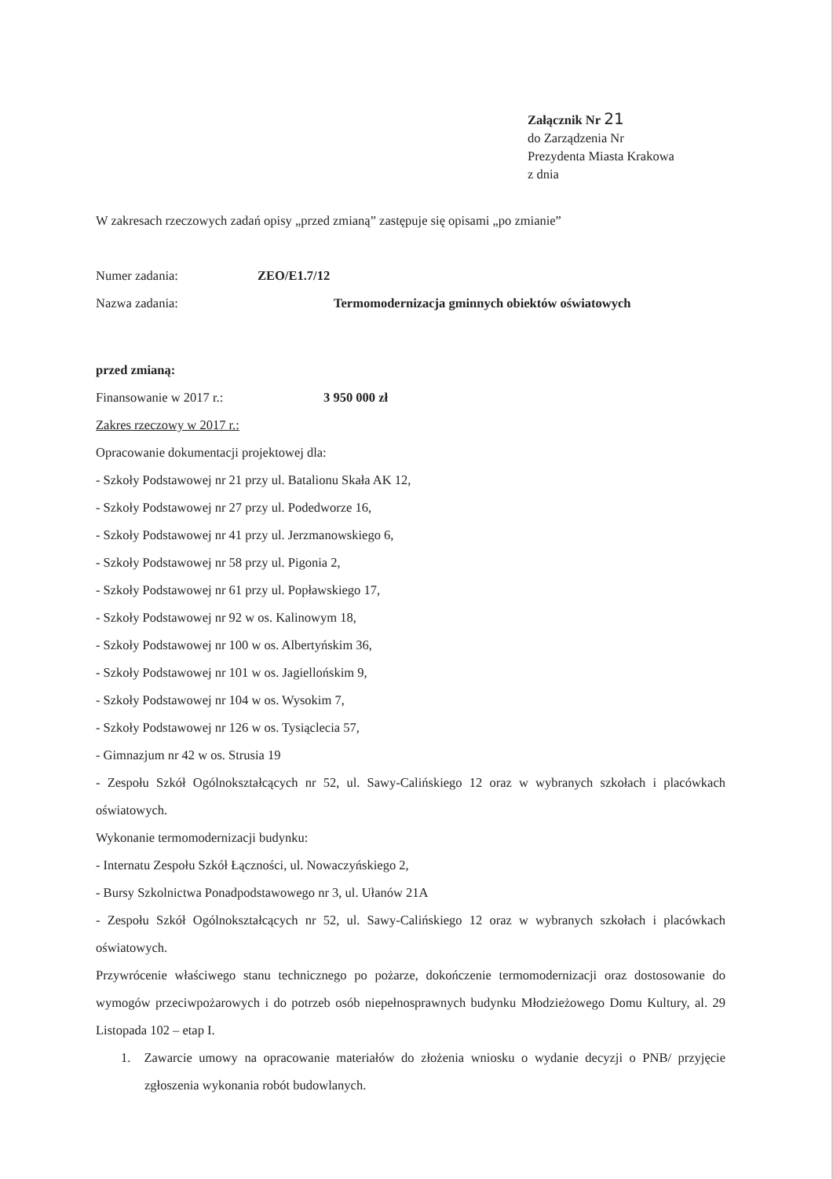Załącznik Nr 21
do Zarządzenia Nr
Prezydenta Miasta Krakowa
z dnia
W zakresach rzeczowych zadań opisy „przed zmianą” zastępuje się opisami „po zmianie”
Numer zadania: ZEO/E1.7/12
Nazwa zadania: Termomodernizacja gminnych obiektów oświatowych
przed zmianą:
Finansowanie w 2017 r.: 3 950 000 zł
Zakres rzeczowy w 2017 r.:
Opracowanie dokumentacji projektowej dla:
- Szkoły Podstawowej nr 21 przy ul. Batalionu Skała AK 12,
- Szkoły Podstawowej nr 27 przy ul. Podedworze 16,
- Szkoły Podstawowej nr 41 przy ul. Jerzmanowskiego 6,
- Szkoły Podstawowej nr 58 przy ul. Pigonia 2,
- Szkoły Podstawowej nr 61 przy ul. Popławskiego 17,
- Szkoły Podstawowej nr 92 w os. Kalinowym 18,
- Szkoły Podstawowej nr 100 w os. Albertyńskim 36,
- Szkoły Podstawowej nr 101 w os. Jagiellońskim 9,
- Szkoły Podstawowej nr 104 w os. Wysokim 7,
- Szkoły Podstawowej nr 126 w os. Tysiąclecia 57,
- Gimnazjum nr 42 w os. Strusia 19
- Zespołu Szkół Ogólnokształcących nr 52, ul. Sawy-Calińskiego 12 oraz w wybranych szkołach i placówkach oświatowych.
Wykonanie termomodernizacji budynku:
- Internatu Zespołu Szkół Łączności, ul. Nowaczyńskiego 2,
- Bursy Szkolnictwa Ponadpodstawowego nr 3, ul. Ułanów 21A
- Zespołu Szkół Ogólnokształcących nr 52, ul. Sawy-Calińskiego 12 oraz w wybranych szkołach i placówkach oświatowych.
Przywrócenie właściwego stanu technicznego po pożarze, dokończenie termomodernizacji oraz dostosowanie do wymogów przeciwpożarowych i do potrzeb osób niepełnosprawnych budynku Młodzieżowego Domu Kultury, al. 29 Listopada 102 – etap I.
1. Zawarcie umowy na opracowanie materiałów do złożenia wniosku o wydanie decyzji o PNB/ przyjęcie zgłoszenia wykonania robót budowlanych.